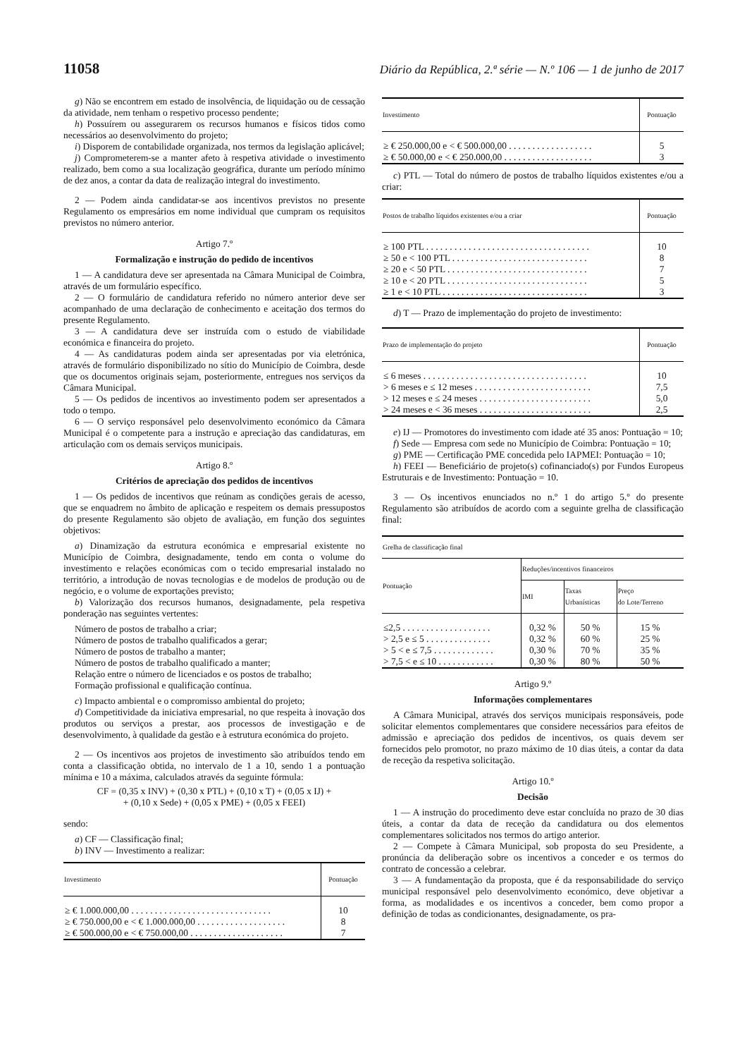11058 Diário da República, 2.ª série — N.º 106 — 1 de junho de 2017
g) Não se encontrem em estado de insolvência, de liquidação ou de cessação da atividade, nem tenham o respetivo processo pendente;
h) Possuírem ou assegurarem os recursos humanos e físicos tidos como necessários ao desenvolvimento do projeto;
i) Disporem de contabilidade organizada, nos termos da legislação aplicável;
j) Comprometerem-se a manter afeto à respetiva atividade o investimento realizado, bem como a sua localização geográfica, durante um período mínimo de dez anos, a contar da data de realização integral do investimento.
2 — Podem ainda candidatar-se aos incentivos previstos no presente Regulamento os empresários em nome individual que cumpram os requisitos previstos no número anterior.
Artigo 7.º
Formalização e instrução do pedido de incentivos
1 — A candidatura deve ser apresentada na Câmara Municipal de Coimbra, através de um formulário específico.
2 — O formulário de candidatura referido no número anterior deve ser acompanhado de uma declaração de conhecimento e aceitação dos termos do presente Regulamento.
3 — A candidatura deve ser instruída com o estudo de viabilidade económica e financeira do projeto.
4 — As candidaturas podem ainda ser apresentadas por via eletrónica, através de formulário disponibilizado no sítio do Município de Coimbra, desde que os documentos originais sejam, posteriormente, entregues nos serviços da Câmara Municipal.
5 — Os pedidos de incentivos ao investimento podem ser apresentados a todo o tempo.
6 — O serviço responsável pelo desenvolvimento económico da Câmara Municipal é o competente para a instrução e apreciação das candidaturas, em articulação com os demais serviços municipais.
Artigo 8.º
Critérios de apreciação dos pedidos de incentivos
1 — Os pedidos de incentivos que reúnam as condições gerais de acesso, que se enquadrem no âmbito de aplicação e respeitem os demais pressupostos do presente Regulamento são objeto de avaliação, em função dos seguintes objetivos:
a) Dinamização da estrutura económica e empresarial existente no Município de Coimbra, designadamente, tendo em conta o volume do investimento e relações económicas com o tecido empresarial instalado no território, a introdução de novas tecnologias e de modelos de produção ou de negócio, e o volume de exportações previsto;
b) Valorização dos recursos humanos, designadamente, pela respetiva ponderação nas seguintes vertentes:
Número de postos de trabalho a criar;
Número de postos de trabalho qualificados a gerar;
Número de postos de trabalho a manter;
Número de postos de trabalho qualificado a manter;
Relação entre o número de licenciados e os postos de trabalho;
Formação profissional e qualificação contínua.
c) Impacto ambiental e o compromisso ambiental do projeto;
d) Competitividade da iniciativa empresarial, no que respeita à inovação dos produtos ou serviços a prestar, aos processos de investigação e de desenvolvimento, à qualidade da gestão e à estrutura económica do projeto.
2 — Os incentivos aos projetos de investimento são atribuídos tendo em conta a classificação obtida, no intervalo de 1 a 10, sendo 1 a pontuação mínima e 10 a máxima, calculados através da seguinte fórmula:
CF = (0,35 x INV) + (0,30 x PTL) + (0,10 x T) + (0,05 x IJ) +
+ (0,10 x Sede) + (0,05 x PME) + (0,05 x FEEI)
sendo:
a) CF — Classificação final;
b) INV — Investimento a realizar:
| Investimento | Pontuação |
| --- | --- |
| ≥ € 1.000.000,00 . . . . . . . . . . . . . . . . . . . . . . . . . . . . . . | 10 |
| ≥ € 750.000,00 e < € 1.000.000,00 . . . . . . . . . . . . . . . . . . . | 8 |
| ≥ € 500.000,00 e < € 750.000,00 . . . . . . . . . . . . . . . . . . . . | 7 |
| Investimento | Pontuação |
| --- | --- |
| ≥ € 250.000,00 e < € 500.000,00 . . . . . . . . . . . . . . . . . . | 5 |
| ≥ € 50.000,00 e < € 250.000,00 . . . . . . . . . . . . . . . . . . . | 3 |
c) PTL — Total do número de postos de trabalho líquidos existentes e/ou a criar:
| Postos de trabalho líquidos existentes e/ou a criar | Pontuação |
| --- | --- |
| ≥ 100 PTL . . . . . . . . . . . . . . . . . . . . . . . . . . . . . . . . . . . | 10 |
| ≥ 50 e < 100 PTL . . . . . . . . . . . . . . . . . . . . . . . . . . . . . | 8 |
| ≥ 20 e < 50 PTL . . . . . . . . . . . . . . . . . . . . . . . . . . . . . . | 7 |
| ≥ 10 e < 20 PTL . . . . . . . . . . . . . . . . . . . . . . . . . . . . . . | 5 |
| ≥ 1 e < 10 PTL . . . . . . . . . . . . . . . . . . . . . . . . . . . . . . . | 3 |
d) T — Prazo de implementação do projeto de investimento:
| Prazo de implementação do projeto | Pontuação |
| --- | --- |
| ≤ 6 meses . . . . . . . . . . . . . . . . . . . . . . . . . . . . . . . . . . . | 10 |
| > 6 meses e ≤ 12 meses . . . . . . . . . . . . . . . . . . . . . . . . . | 7,5 |
| > 12 meses e ≤ 24 meses . . . . . . . . . . . . . . . . . . . . . . . . | 5,0 |
| > 24 meses e < 36 meses . . . . . . . . . . . . . . . . . . . . . . . . | 2,5 |
e) IJ — Promotores do investimento com idade até 35 anos: Pontuação = 10;
f) Sede — Empresa com sede no Município de Coimbra: Pontuação = 10;
g) PME — Certificação PME concedida pelo IAPMEI: Pontuação = 10;
h) FEEI — Beneficiário de projeto(s) cofinanciado(s) por Fundos Europeus Estruturais e de Investimento: Pontuação = 10.
3 — Os incentivos enunciados no n.º 1 do artigo 5.º do presente Regulamento são atribuídos de acordo com a seguinte grelha de classificação final:
| Grelha de classificação final | | | |
| --- | --- | --- | --- |
| Pontuação | Reduções/incentivos financeiros | | |
| | IMI | Taxas Urbanísticas | Preço do Lote/Terreno |
| ≤2,5 . . . . . . . . . . . . . . . . . . . | 0,32 % | 50 % | 15 % |
| > 2,5 e ≤ 5 . . . . . . . . . . . . . . | 0,32 % | 60 % | 25 % |
| > 5 < e ≤ 7,5 . . . . . . . . . . . . . | 0,30 % | 70 % | 35 % |
| > 7,5 < e ≤ 10 . . . . . . . . . . . . | 0,30 % | 80 % | 50 % |
Artigo 9.º
Informações complementares
A Câmara Municipal, através dos serviços municipais responsáveis, pode solicitar elementos complementares que considere necessários para efeitos de admissão e apreciação dos pedidos de incentivos, os quais devem ser fornecidos pelo promotor, no prazo máximo de 10 dias úteis, a contar da data de receção da respetiva solicitação.
Artigo 10.º
Decisão
1 — A instrução do procedimento deve estar concluída no prazo de 30 dias úteis, a contar da data de receção da candidatura ou dos elementos complementares solicitados nos termos do artigo anterior.
2 — Compete à Câmara Municipal, sob proposta do seu Presidente, a pronúncia da deliberação sobre os incentivos a conceder e os termos do contrato de concessão a celebrar.
3 — A fundamentação da proposta, que é da responsabilidade do serviço municipal responsável pelo desenvolvimento económico, deve objetivar a forma, as modalidades e os incentivos a conceder, bem como propor a definição de todas as condicionantes, designadamente, os pra-